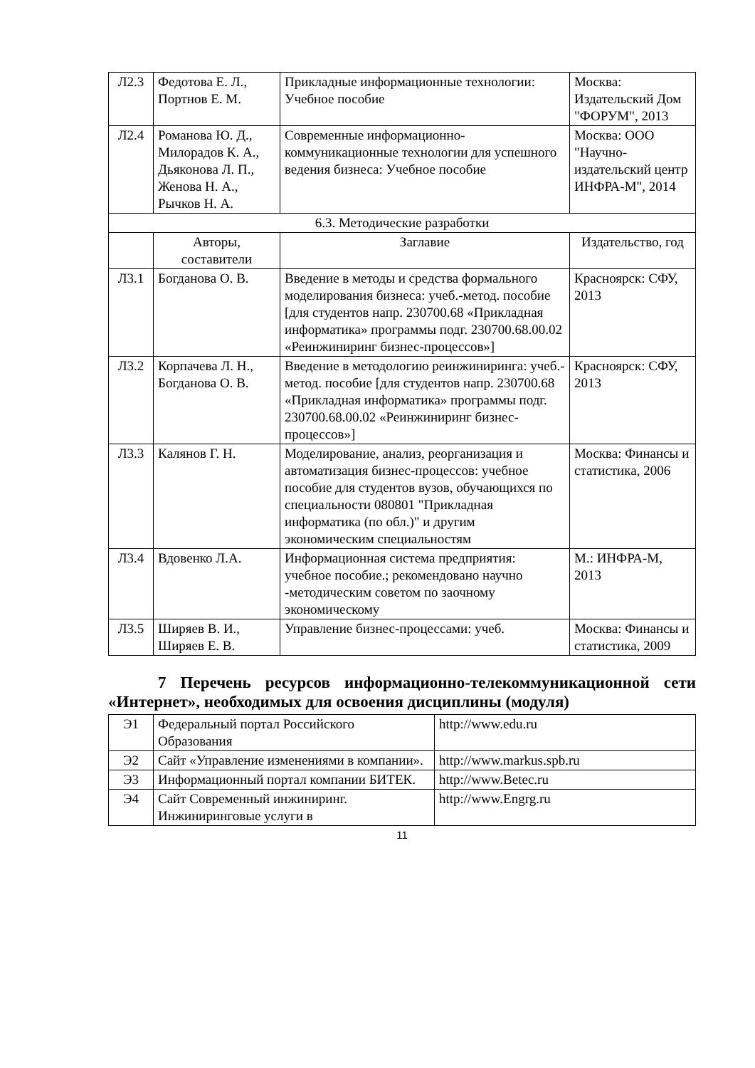| Л2.3 | Федотова Е. Л., Портнов Е. М. | Прикладные информационные технологии: Учебное пособие | Москва: Издательский Дом "ФОРУМ", 2013 |
| Л2.4 | Романова Ю. Д., Милорадов К. А., Дьяконова Л. П., Женова Н. А., Рычков Н. А. | Современные информационно-коммуникационные технологии для успешного ведения бизнеса: Учебное пособие | Москва: ООО "Научно-издательский центр ИНФРА-М", 2014 |
| 6.3. Методические разработки | | | |
| | Авторы, составители | Заглавие | Издательство, год |
| Л3.1 | Богданова О. В. | Введение в методы и средства формального моделирования бизнеса: учеб.-метод. пособие [для студентов напр. 230700.68 «Прикладная информатика» программы подг. 230700.68.00.02 «Реинжиниринг бизнес-процессов»] | Красноярск: СФУ, 2013 |
| Л3.2 | Корпачева Л. Н., Богданова О. В. | Введение в методологию реинжиниринга: учеб.-метод. пособие [для студентов напр. 230700.68 «Прикладная информатика» программы подг. 230700.68.00.02 «Реинжиниринг бизнес-процессов»] | Красноярск: СФУ, 2013 |
| Л3.3 | Калянов Г. Н. | Моделирование, анализ, реорганизация и автоматизация бизнес-процессов: учебное пособие для студентов вузов, обучающихся по специальности 080801 "Прикладная информатика (по обл.)" и другим экономическим специальностям | Москва: Финансы и статистика, 2006 |
| Л3.4 | Вдовенко Л.А. | Информационная система предприятия: учебное пособие.; рекомендовано научно -методическим советом по заочному экономическому | М.: ИНФРА-М, 2013 |
| Л3.5 | Ширяев В. И., Ширяев Е. В. | Управление бизнес-процессами: учеб. | Москва: Финансы и статистика, 2009 |
7 Перечень ресурсов информационно-телекоммуникационной сети «Интернет», необходимых для освоения дисциплины (модуля)
| Э1 | Федеральный портал Российского Образования | http://www.edu.ru |
| Э2 | Сайт «Управление изменениями в компании». | http://www.markus.spb.ru |
| Э3 | Информационный портал компании БИТЕК. | http://www.Betec.ru |
| Э4 | Сайт Современный инжиниринг. Инжиниринговые услуги в | http://www.Engrg.ru |
11